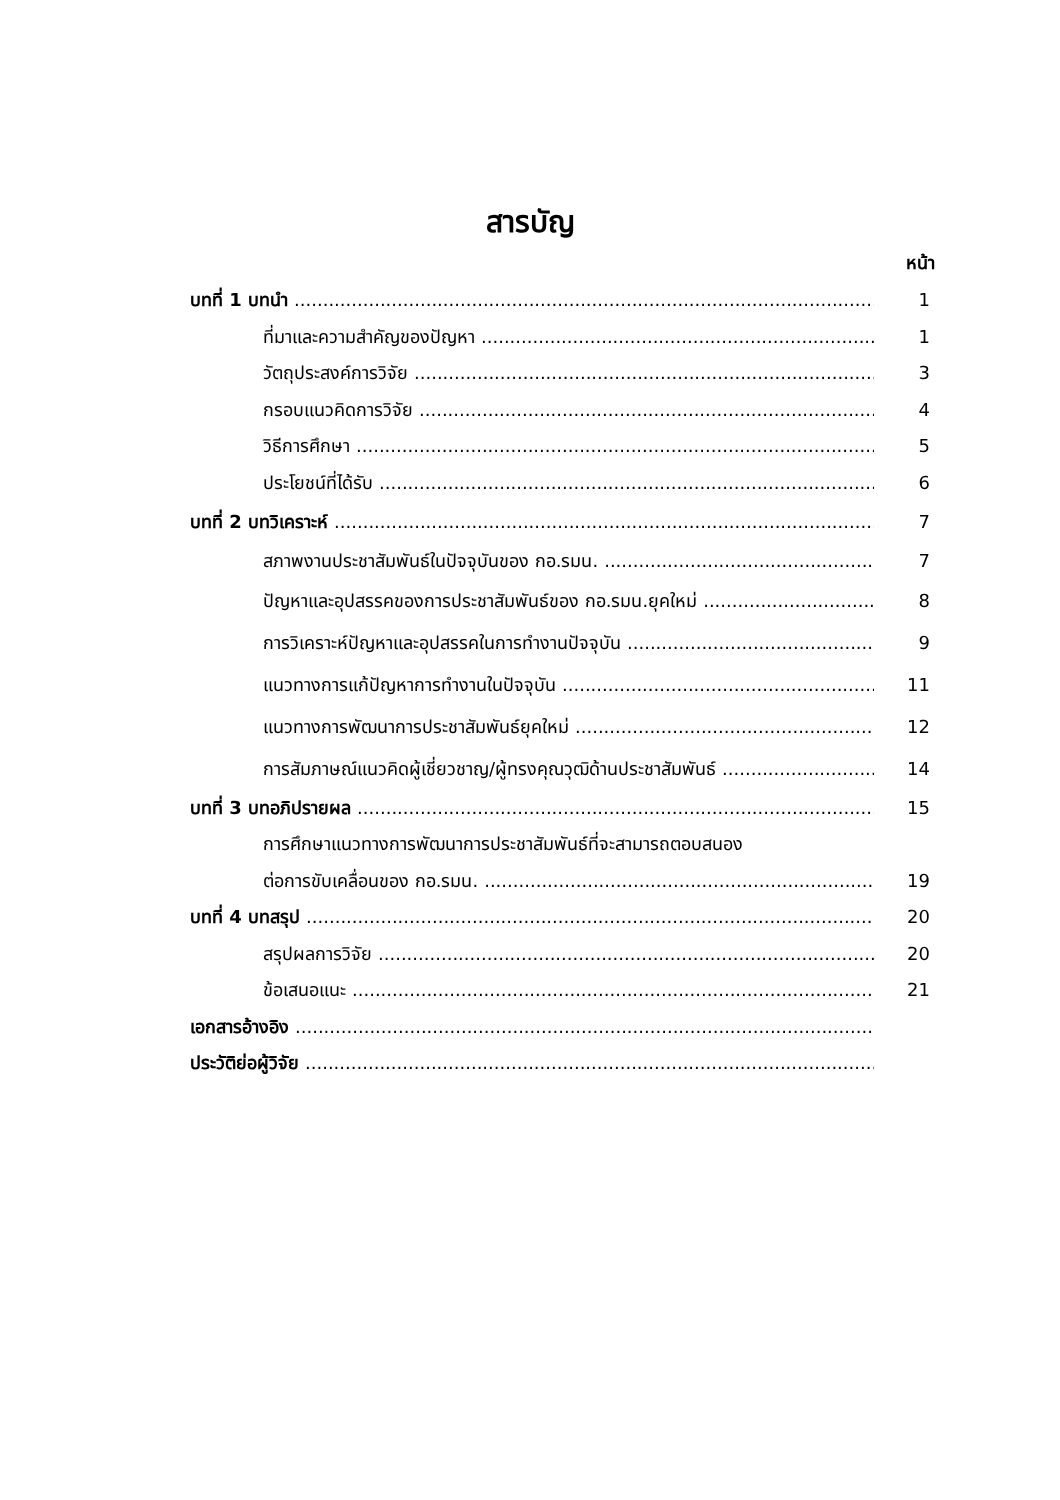สารบัญ
หน้า
บทที่ 1 บทนำ 1
ที่มาและความสำคัญของปัญหา 1
วัตถุประสงค์การวิจัย 3
กรอบแนวคิดการวิจัย 4
วิธีการศึกษา 5
ประโยชน์ที่ได้รับ 6
บทที่ 2 บทวิเคราะห์ 7
สภาพงานประชาสัมพันธ์ในปัจจุบันของ กอ.รมน. 7
ปัญหาและอุปสรรคของการประชาสัมพันธ์ของ กอ.รมน.ยุคใหม่ 8
การวิเคราะห์ปัญหาและอุปสรรคในการทำงานปัจจุบัน 9
แนวทางการแก้ปัญหาการทำงานในปัจจุบัน 11
แนวทางการพัฒนาการประชาสัมพันธ์ยุคใหม่ 12
การสัมภาษณ์แนวคิดผู้เชี่ยวชาญ/ผู้ทรงคุณวุฒิด้านประชาสัมพันธ์ 14
บทที่ 3 บทอภิปรายผล 15
การศึกษาแนวทางการพัฒนาการประชาสัมพันธ์ที่จะสามารถตอบสนอง
ต่อการขับเคลื่อนของ กอ.รมน. 19
บทที่ 4 บทสรุป 20
สรุปผลการวิจัย 20
ข้อเสนอแนะ 21
เอกสารอ้างอิง
ประวัติย่อผู้วิจัย